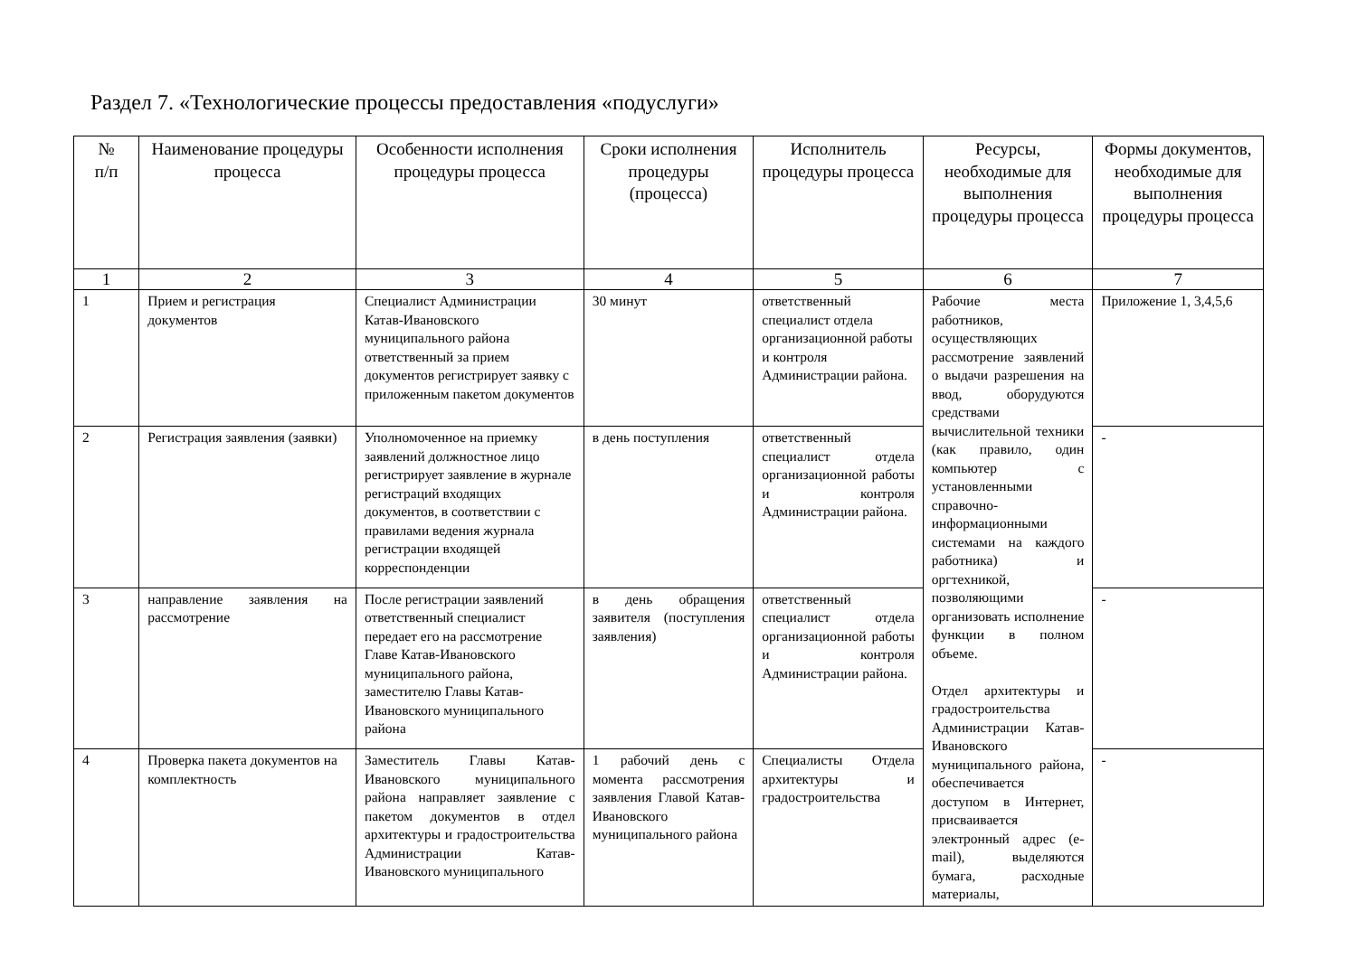Раздел 7. «Технологические процессы предоставления «подуслуги»
| № п/п | Наименование процедуры процесса | Особенности исполнения процедуры процесса | Сроки исполнения процедуры (процесса) | Исполнитель процедуры процесса | Ресурсы, необходимые для выполнения процедуры процесса | Формы документов, необходимые для выполнения процедуры процесса |
| --- | --- | --- | --- | --- | --- | --- |
| 1 | 2 | 3 | 4 | 5 | 6 | 7 |
| 1 | Прием и регистрация документов | Специалист Администрации Катав-Ивановского муниципального района ответственный за прием документов регистрирует заявку с приложенным пакетом документов | 30 минут | ответственный специалист отдела организационной работы и контроля Администрации района. | Рабочие места работников, осуществляющих рассмотрение заявлений о выдачи разрешения на ввод, оборудуются средствами вычислительной техники (как правило, один компьютер с установленными справочно-информационными системами на каждого работника) и оргтехникой, позволяющими организовать исполнение функции в полном объеме. Отдел архитектуры и градостроительства Администрации Катав-Ивановского муниципального района, обеспечивается доступом в Интернет, присваивается электронный адрес (e-mail), выделяются бумага, расходные материалы, | Приложение 1, 3,4,5,6 |
| 2 | Регистрация заявления (заявки) | Уполномоченное на приемку заявлений должностное лицо регистрирует заявление в журнале регистраций входящих документов, в соответствии с правилами ведения журнала регистрации входящей корреспонденции | в день поступления | ответственный специалист отдела организационной работы и контроля Администрации района. | | - |
| 3 | направление заявления на рассмотрение | После регистрации заявлений ответственный специалист передает его на рассмотрение Главе Катав-Ивановского муниципального района, заместителю Главы Катав-Ивановского муниципального района | в день обращения заявителя (поступления заявления) | ответственный специалист отдела организационной работы и контроля Администрации района. | | - |
| 4 | Проверка пакета документов на комплектность | Заместитель Главы Катав-Ивановского муниципального района направляет заявление с пакетом документов в отдел архитектуры и градостроительства Администрации Катав-Ивановского муниципального | 1 рабочий день с момента рассмотрения заявления Главой Катав-Ивановского муниципального района | Специалисты Отдела архитектуры и градостроительства | | - |